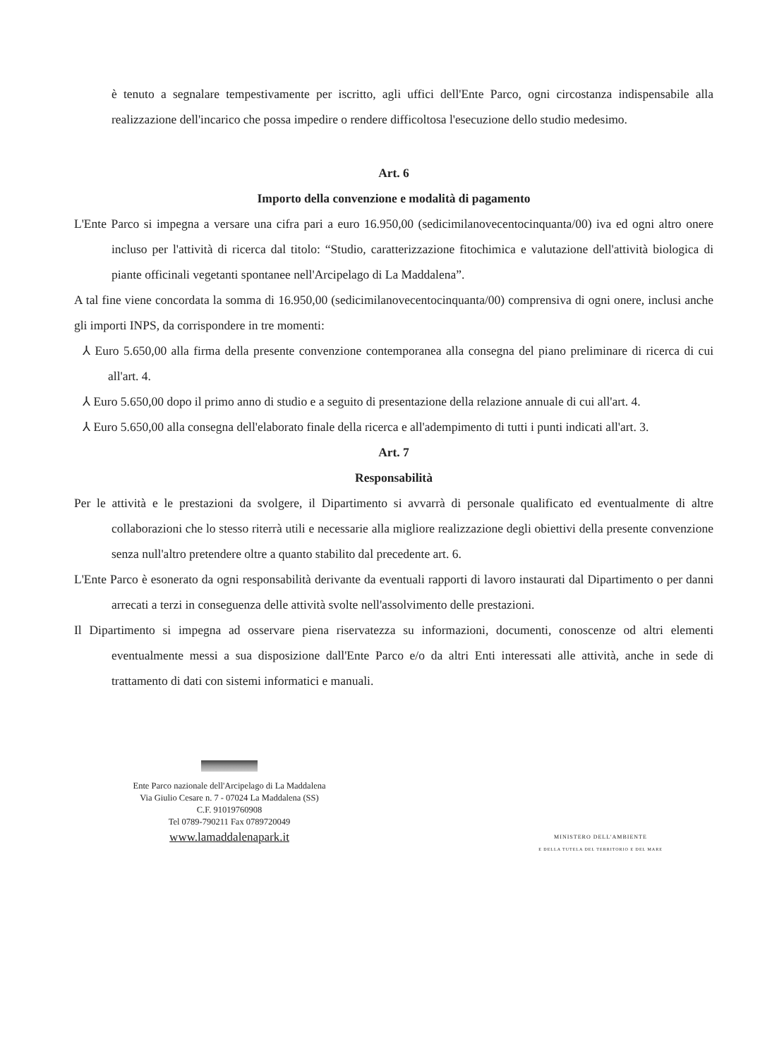è tenuto a segnalare tempestivamente per iscritto, agli uffici dell'Ente Parco, ogni circostanza indispensabile alla realizzazione dell'incarico che possa impedire o rendere difficoltosa l'esecuzione dello studio medesimo.
Art. 6
Importo della convenzione e modalità di pagamento
L'Ente Parco si impegna a versare una cifra pari a euro 16.950,00 (sedicimilanovecentocinquanta/00) iva ed ogni altro onere incluso per l'attività di ricerca dal titolo: “Studio, caratterizzazione fitochimica e valutazione dell'attività biologica di piante officinali vegetanti spontanee nell'Arcipelago di La Maddalena”.
A tal fine viene concordata la somma di 16.950,00 (sedicimilanovecentocinquanta/00) comprensiva di ogni onere, inclusi anche gli importi INPS, da corrispondere in tre momenti:
⅄ Euro 5.650,00 alla firma della presente convenzione contemporanea alla consegna del piano preliminare di ricerca di cui all'art. 4.
⅄ Euro 5.650,00 dopo il primo anno di studio e a seguito di presentazione della relazione annuale di cui all'art. 4.
⅄ Euro 5.650,00 alla consegna dell'elaborato finale della ricerca e all'adempimento di tutti i punti indicati all'art. 3.
Art. 7
Responsabilità
Per le attività e le prestazioni da svolgere, il Dipartimento si avvarrà di personale qualificato ed eventualmente di altre collaborazioni che lo stesso riterrà utili e necessarie alla migliore realizzazione degli obiettivi della presente convenzione senza null'altro pretendere oltre a quanto stabilito dal precedente art. 6.
L'Ente Parco è esonerato da ogni responsabilità derivante da eventuali rapporti di lavoro instaurati dal Dipartimento o per danni arrecati a terzi in conseguenza delle attività svolte nell'assolvimento delle prestazioni.
Il Dipartimento si impegna ad osservare piena riservatezza su informazioni, documenti, conoscenze od altri elementi eventualmente messi a sua disposizione dall'Ente Parco e/o da altri Enti interessati alle attività, anche in sede di trattamento di dati con sistemi informatici e manuali.
Ente Parco nazionale dell'Arcipelago di La Maddalena
Via Giulio Cesare n. 7 - 07024 La Maddalena (SS)
C.F. 91019760908
Tel 0789-790211 Fax 0789720049
www.lamaddalenapark.it
MINISTERO DELL'AMBIENTE
E DELLA TUTELA DEL TERRITORIO E DEL MARE